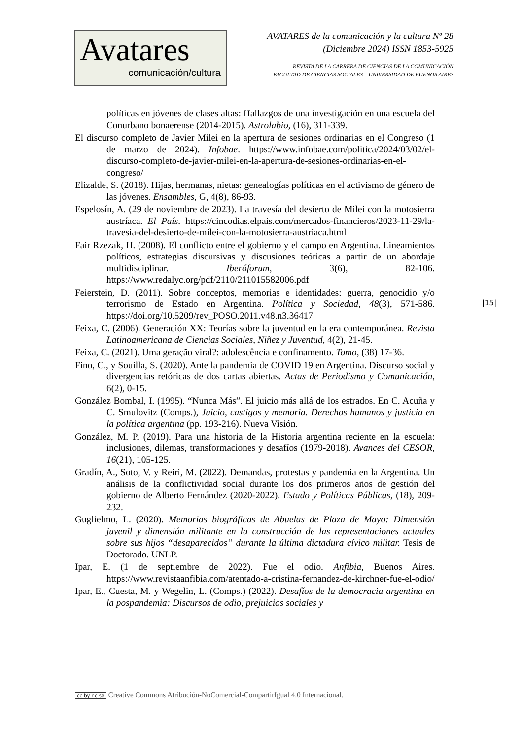Avatares
comunicación/cultura
AVATARES de la comunicación y la cultura Nº 28
(Diciembre 2024) ISSN 1853-5925
REVISTA DE LA CARRERA DE CIENCIAS DE LA COMUNICACIÓN
FACULTAD DE CIENCIAS SOCIALES – UNIVERSIDAD DE BUENOS AIRES
políticas en jóvenes de clases altas: Hallazgos de una investigación en una escuela del Conurbano bonaerense (2014-2015). Astrolabio, (16), 311-339.
El discurso completo de Javier Milei en la apertura de sesiones ordinarias en el Congreso (1 de marzo de 2024). Infobae. https://www.infobae.com/politica/2024/03/02/el-discurso-completo-de-javier-milei-en-la-apertura-de-sesiones-ordinarias-en-el-congreso/
Elizalde, S. (2018). Hijas, hermanas, nietas: genealogías políticas en el activismo de género de las jóvenes. Ensambles, G, 4(8), 86-93.
Espelosín, A. (29 de noviembre de 2023). La travesía del desierto de Milei con la motosierra austríaca. El País. https://cincodias.elpais.com/mercados-financieros/2023-11-29/la-travesia-del-desierto-de-milei-con-la-motosierra-austriaca.html
Fair Rzezak, H. (2008). El conflicto entre el gobierno y el campo en Argentina. Lineamientos políticos, estrategias discursivas y discusiones teóricas a partir de un abordaje multidisciplinar. Iberóforum, 3(6), 82-106. https://www.redalyc.org/pdf/2110/211015582006.pdf
Feierstein, D. (2011). Sobre conceptos, memorias e identidades: guerra, genocidio y/o terrorismo de Estado en Argentina. Política y Sociedad, 48(3), 571-586. https://doi.org/10.5209/rev_POSO.2011.v48.n3.36417
Feixa, C. (2006). Generación XX: Teorías sobre la juventud en la era contemporánea. Revista Latinoamericana de Ciencias Sociales, Niñez y Juventud, 4(2), 21-45.
Feixa, C. (2021). Uma geração viral?: adolescência e confinamento. Tomo, (38) 17-36.
Fino, C., y Souilla, S. (2020). Ante la pandemia de COVID 19 en Argentina. Discurso social y divergencias retóricas de dos cartas abiertas. Actas de Periodismo y Comunicación, 6(2), 0-15.
González Bombal, I. (1995). “Nunca Más”. El juicio más allá de los estrados. En C. Acuña y C. Smulovitz (Comps.), Juicio, castigos y memoria. Derechos humanos y justicia en la política argentina (pp. 193-216). Nueva Visión.
González, M. P. (2019). Para una historia de la Historia argentina reciente en la escuela: inclusiones, dilemas, transformaciones y desafíos (1979-2018). Avances del CESOR, 16(21), 105-125.
Gradín, A., Soto, V. y Reiri, M. (2022). Demandas, protestas y pandemia en la Argentina. Un análisis de la conflictividad social durante los dos primeros años de gestión del gobierno de Alberto Fernández (2020-2022). Estado y Políticas Públicas, (18), 209-232.
Guglielmo, L. (2020). Memorias biográficas de Abuelas de Plaza de Mayo: Dimensión juvenil y dimensión militante en la construcción de las representaciones actuales sobre sus hijos “desaparecidos” durante la última dictadura cívico militar. Tesis de Doctorado. UNLP.
Ipar, E. (1 de septiembre de 2022). Fue el odio. Anfibia, Buenos Aires. https://www.revistaanfibia.com/atentado-a-cristina-fernandez-de-kirchner-fue-el-odio/
Ipar, E., Cuesta, M. y Wegelin, L. (Comps.) (2022). Desafíos de la democracia argentina en la pospandemia: Discursos de odio, prejuicios sociales y
|15|
cc by nc sa Creative Commons Atribución-NoComercial-CompartirIgual 4.0 Internacional.